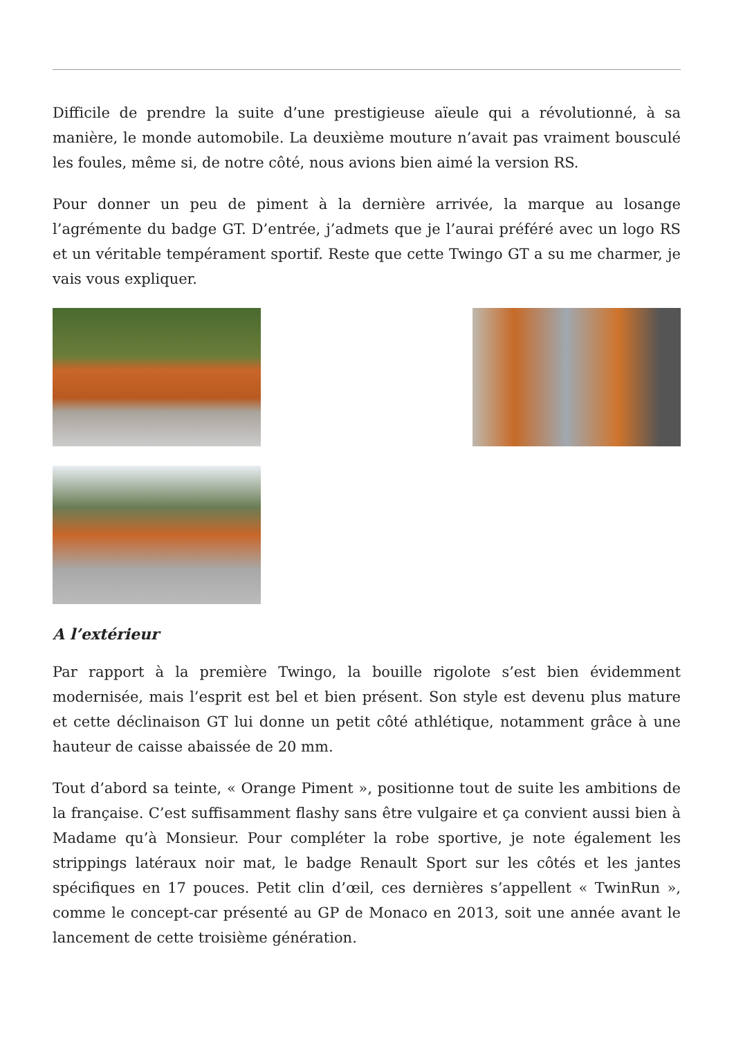Difficile de prendre la suite d’une prestigieuse aïeule qui a révolutionné, à sa manière, le monde automobile. La deuxième mouture n’avait pas vraiment bousculé les foules, même si, de notre côté, nous avions bien aimé la version RS.
Pour donner un peu de piment à la dernière arrivée, la marque au losange l’agrémente du badge GT. D’entrée, j’admets que je l’aurai préféré avec un logo RS et un véritable tempérament sportif. Reste que cette Twingo GT a su me charmer, je vais vous expliquer.
A l’extérieur
Par rapport à la première Twingo, la bouille rigolote s’est bien évidemment modernisée, mais l’esprit est bel et bien présent. Son style est devenu plus mature et cette déclinaison GT lui donne un petit côté athlétique, notamment grâce à une hauteur de caisse abaissée de 20 mm.
Tout d’abord sa teinte, « Orange Piment », positionne tout de suite les ambitions de la française. C’est suffisamment flashy sans être vulgaire et ça convient aussi bien à Madame qu’à Monsieur. Pour compléter la robe sportive, je note également les strippings latéraux noir mat, le badge Renault Sport sur les côtés et les jantes spécifiques en 17 pouces. Petit clin d’œil, ces dernières s’appellent « TwinRun », comme le concept-car présenté au GP de Monaco en 2013, soit une année avant le lancement de cette troisième génération.